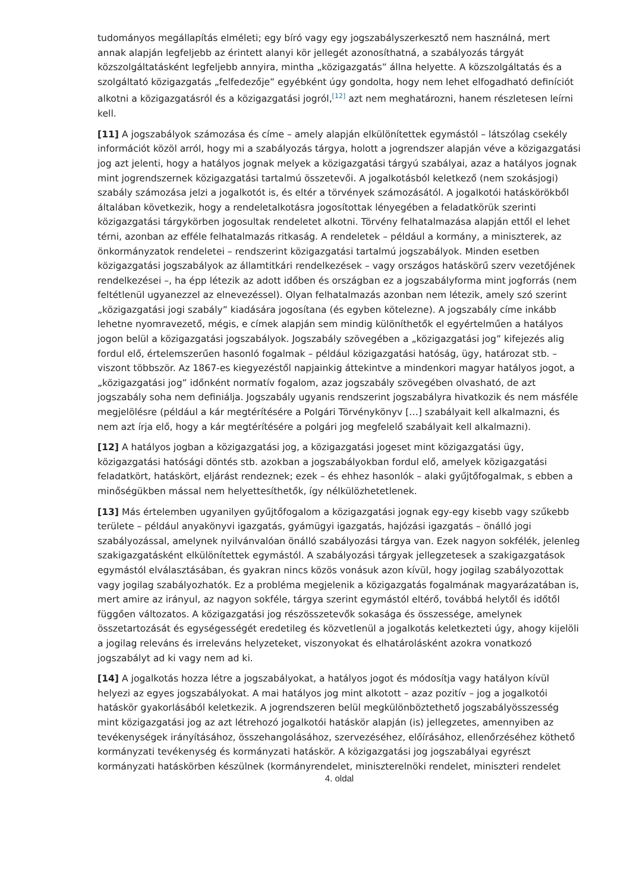tudományos megállapítás elméleti; egy bíró vagy egy jogszabályszerkesztő nem használná, mert annak alapján legfeljebb az érintett alanyi kör jellegét azonosíthatná, a szabályozás tárgyát közszolgáltatásként legfeljebb annyira, mintha „közigazgatás” állna helyette. A közszolgáltatás és a szolgáltató közigazgatás „felfedezője” egyébként úgy gondolta, hogy nem lehet elfogadható definíciót alkotni a közigazgatásról és a közigazgatási jogról,<sup>[12]</sup> azt nem meghatározni, hanem részletesen leírni kell.
[11] A jogszabályok számozása és címe – amely alapján elkülönítettek egymástól – látszólag csekély információt közöl arról, hogy mi a szabályozás tárgya, holott a jogrendszer alapján véve a közigazgatási jog azt jelenti, hogy a hatályos jognak melyek a közigazgatási tárgyú szabályai, azaz a hatályos jognak mint jogrendszernek közigazgatási tartalmú összetevői. A jogalkotásból keletkező (nem szokásjogi) szabály számozása jelzi a jogalkotót is, és eltér a törvények számozásától. A jogalkotói hatáskörökből általában következik, hogy a rendeletalkotásra jogosítottak lényegében a feladatkörük szerinti közigazgatási tárgykörben jogosultak rendeletet alkotni. Törvény felhatalmazása alapján ettől el lehet térni, azonban az efféle felhatalmazás ritkaság. A rendeletek – például a kormány, a miniszterek, az önkormányzatok rendeletei – rendszerint közigazgatási tartalmú jogszabályok. Minden esetben közigazgatási jogszabályok az államtitkári rendelkezések – vagy országos hatáskörű szerv vezetőjének rendelkezései –, ha épp létezik az adott időben és országban ez a jogszabályforma mint jogforrás (nem feltétlenül ugyanezzel az elnevezéssel). Olyan felhatalmazás azonban nem létezik, amely szó szerint „közigazgatási jogi szabály” kiadására jogosítana (és egyben kötelezne). A jogszabály címe inkább lehetne nyomravezető, mégis, e címek alapján sem mindig különíthetők el egyértelműen a hatályos jogon belül a közigazgatási jogszabályok. Jogszabály szövegében a „közigazgatási jog” kifejezés alig fordul elő, értelemszerűen hasonló fogalmak – például közigazgatási hatóság, ügy, határozat stb. – viszont többször. Az 1867-es kiegyezéstől napjainkig áttekintve a mindenkori magyar hatályos jogot, a „közigazgatási jog” időnként normatív fogalom, azaz jogszabály szövegében olvasható, de azt jogszabály soha nem definiálja. Jogszabály ugyanis rendszerint jogszabályra hivatkozik és nem másféle megjelölésre (például a kár megtérítésére a Polgári Törvénykönyv […] szabályait kell alkalmazni, és nem azt írja elő, hogy a kár megtérítésére a polgári jog megfelelő szabályait kell alkalmazni).
[12] A hatályos jogban a közigazgatási jog, a közigazgatási jogeset mint közigazgatási ügy, közigazgatási hatósági döntés stb. azokban a jogszabályokban fordul elő, amelyek közigazgatási feladatkört, hatáskört, eljárást rendeznek; ezek – és ehhez hasonlók – alaki gyűjtőfogalmak, s ebben a minőségükben mással nem helyettesíthetők, így nélkülözhetetlenek.
[13] Más értelemben ugyanilyen gyűjtőfogalom a közigazgatási jognak egy-egy kisebb vagy szűkebb területe – például anyakönyvi igazgatás, gyámügyi igazgatás, hajózási igazgatás – önálló jogi szabályozással, amelynek nyilvánvalóan önálló szabályozási tárgya van. Ezek nagyon sokfélék, jelenleg szakigazgatásként elkülönítettek egymástól. A szabályozási tárgyak jellegzetesek a szakigazgatások egymástól elválasztásában, és gyakran nincs közös vonásuk azon kívül, hogy jogilag szabályozottak vagy jogilag szabályozhatók. Ez a probléma megjelenik a közigazgatás fogalmának magyarázatában is, mert amire az irányul, az nagyon sokféle, tárgya szerint egymástól eltérő, továbbá helytől és időtől függően változatos. A közigazgatási jog részösszetevők sokasága és összessége, amelynek összetartozását és egységességét eredetileg és közvetlenül a jogalkotás keletkezteti úgy, ahogy kijelöli a jogilag releváns és irreleváns helyzeteket, viszonyokat és elhatárolásként azokra vonatkozó jogszabályt ad ki vagy nem ad ki.
[14] A jogalkotás hozza létre a jogszabályokat, a hatályos jogot és módosítja vagy hatályon kívül helyezi az egyes jogszabályokat. A mai hatályos jog mint alkotott – azaz pozitív – jog a jogalkotói hatáskör gyakorlásából keletkezik. A jogrendszeren belül megkülönböztethető jogszabályösszesség mint közigazgatási jog az azt létrehozó jogalkotói hatáskör alapján (is) jellegzetes, amennyiben az tevékenységek irányításához, összehangolásához, szervezéséhez, előírásához, ellenőrzéséhez köthető kormányzati tevékenység és kormányzati hatáskör. A közigazgatási jog jogszabályai egyrészt kormányzati hatáskörben készülnek (kormányrendelet, miniszterelnöki rendelet, miniszteri rendelet
4. oldal